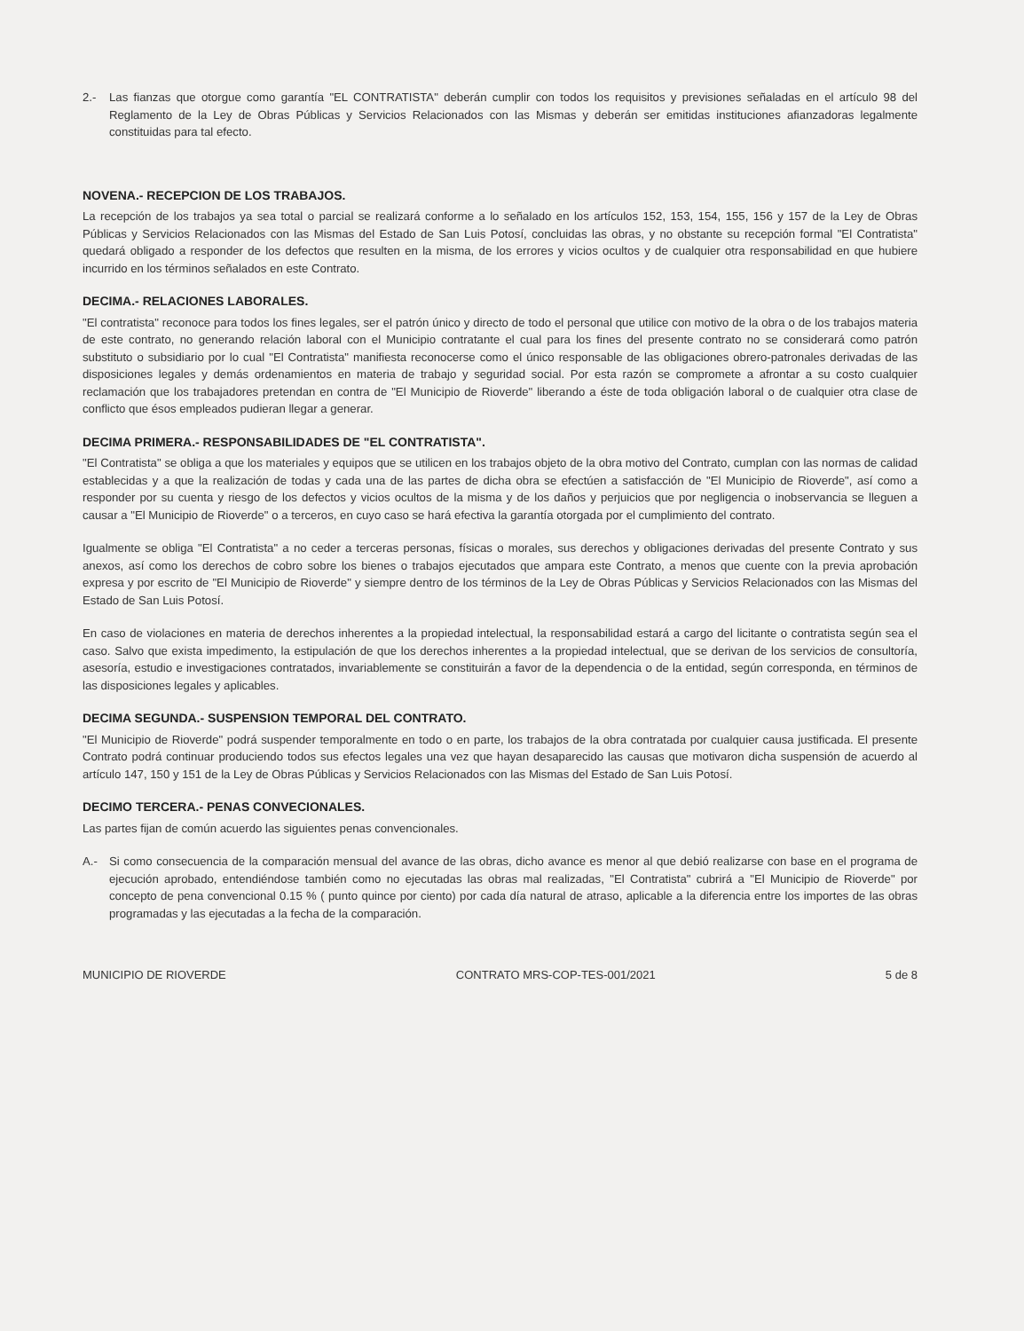2.- Las fianzas que otorgue como garantía "EL CONTRATISTA" deberán cumplir con todos los requisitos y previsiones señaladas en el artículo 98 del Reglamento de la Ley de Obras Públicas y Servicios Relacionados con las Mismas y deberán ser emitidas instituciones afianzadoras legalmente constituidas para tal efecto.
NOVENA.- RECEPCION DE LOS TRABAJOS.
La recepción de los trabajos ya sea total o parcial se realizará conforme a lo señalado en los artículos 152, 153, 154, 155, 156 y 157 de la Ley de Obras Públicas y Servicios Relacionados con las Mismas del Estado de San Luis Potosí, concluidas las obras, y no obstante su recepción formal "El Contratista" quedará obligado a responder de los defectos que resulten en la misma, de los errores y vicios ocultos y de cualquier otra responsabilidad en que hubiere incurrido en los términos señalados en este Contrato.
DECIMA.- RELACIONES LABORALES.
"El contratista" reconoce para todos los fines legales, ser el patrón único y directo de todo el personal que utilice con motivo de la obra o de los trabajos materia de este contrato, no generando relación laboral con el Municipio contratante el cual para los fines del presente contrato no se considerará como patrón substituto o subsidiario por lo cual "El Contratista" manifiesta reconocerse como el único responsable de las obligaciones obrero-patronales derivadas de las disposiciones legales y demás ordenamientos en materia de trabajo y seguridad social. Por esta razón se compromete a afrontar a su costo cualquier reclamación que los trabajadores pretendan en contra de "El Municipio de Rioverde" liberando a éste de toda obligación laboral o de cualquier otra clase de conflicto que ésos empleados pudieran llegar a generar.
DECIMA PRIMERA.- RESPONSABILIDADES DE "EL CONTRATISTA".
"El Contratista" se obliga a que los materiales y equipos que se utilicen en los trabajos objeto de la obra motivo del Contrato, cumplan con las normas de calidad establecidas y a que la realización de todas y cada una de las partes de dicha obra se efectúen a satisfacción de "El Municipio de Rioverde", así como a responder por su cuenta y riesgo de los defectos y vicios ocultos de la misma y de los daños y perjuicios que por negligencia o inobservancia se lleguen a causar a "El Municipio de Rioverde" o a terceros, en cuyo caso se hará efectiva la garantía otorgada por el cumplimiento del contrato.
Igualmente se obliga "El Contratista" a no ceder a terceras personas, físicas o morales, sus derechos y obligaciones derivadas del presente Contrato y sus anexos, así como los derechos de cobro sobre los bienes o trabajos ejecutados que ampara este Contrato, a menos que cuente con la previa aprobación expresa y por escrito de "El Municipio de Rioverde" y siempre dentro de los términos de la Ley de Obras Públicas y Servicios Relacionados con las Mismas del Estado de San Luis Potosí.
En caso de violaciones en materia de derechos inherentes a la propiedad intelectual, la responsabilidad estará a cargo del licitante o contratista según sea el caso. Salvo que exista impedimento, la estipulación de que los derechos inherentes a la propiedad intelectual, que se derivan de los servicios de consultoría, asesoría, estudio e investigaciones contratados, invariablemente se constituirán a favor de la dependencia o de la entidad, según corresponda, en términos de las disposiciones legales y aplicables.
DECIMA SEGUNDA.- SUSPENSION TEMPORAL DEL CONTRATO.
"El Municipio de Rioverde" podrá suspender temporalmente en todo o en parte, los trabajos de la obra contratada por cualquier causa justificada. El presente Contrato podrá continuar produciendo todos sus efectos legales una vez que hayan desaparecido las causas que motivaron dicha suspensión de acuerdo al artículo 147, 150 y 151 de la Ley de Obras Públicas y Servicios Relacionados con las Mismas del Estado de San Luis Potosí.
DECIMO TERCERA.- PENAS CONVECIONALES.
Las partes fijan de común acuerdo las siguientes penas convencionales.
A.- Si como consecuencia de la comparación mensual del avance de las obras, dicho avance es menor al que debió realizarse con base en el programa de ejecución aprobado, entendiéndose también como no ejecutadas las obras mal realizadas, "El Contratista" cubrirá a "El Municipio de Rioverde" por concepto de pena convencional 0.15 % ( punto quince por ciento) por cada día natural de atraso, aplicable a la diferencia entre los importes de las obras programadas y las ejecutadas a la fecha de la comparación.
MUNICIPIO DE RIOVERDE CONTRATO MRS-COP-TES-001/2021 5 de 8